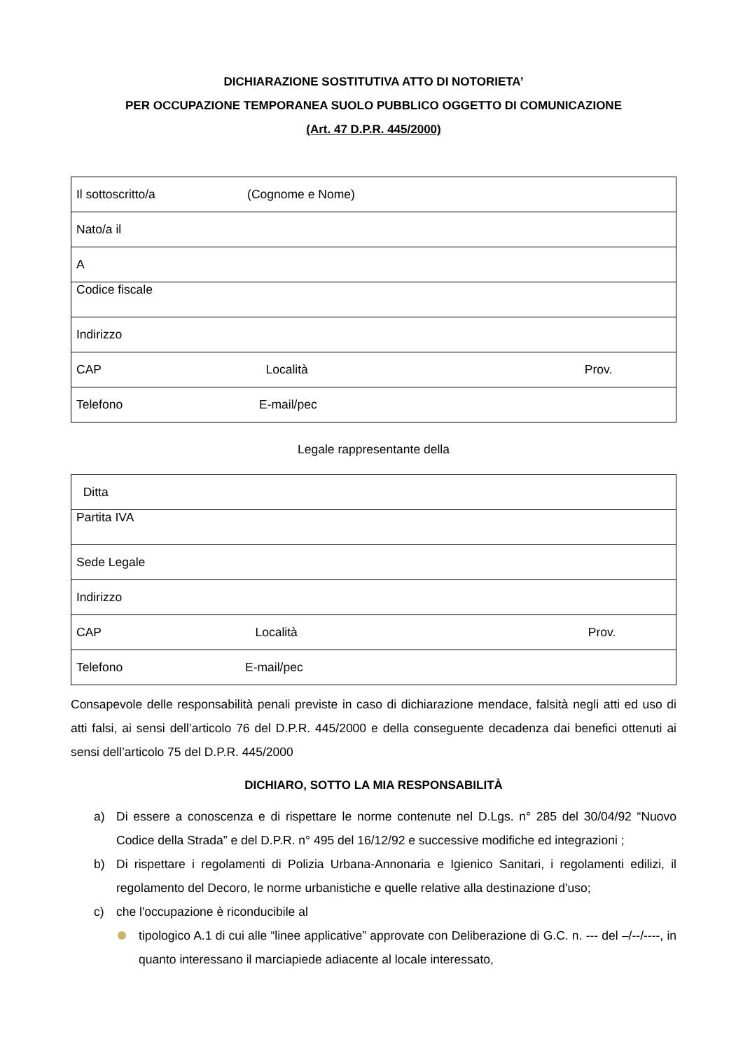DICHIARAZIONE SOSTITUTIVA ATTO DI NOTORIETA’
PER OCCUPAZIONE TEMPORANEA SUOLO PUBBLICO OGGETTO DI COMUNICAZIONE
(Art. 47 D.P.R. 445/2000)
| Il sottoscritto/a (Cognome e Nome) |
| Nato/a il |
| A |
| Codice fiscale |
| Indirizzo |
| CAP Località Prov. |
| Telefono E-mail/pec |
Legale rappresentante della
| Ditta |
| Partita IVA |
| Sede Legale |
| Indirizzo |
| CAP Località Prov. |
| Telefono E-mail/pec |
Consapevole delle responsabilità penali previste in caso di dichiarazione mendace, falsità negli atti ed uso di atti falsi, ai sensi dell’articolo 76 del D.P.R. 445/2000 e della conseguente decadenza dai benefici ottenuti ai sensi dell’articolo 75 del D.P.R. 445/2000
DICHIARO, SOTTO LA MIA RESPONSABILITÀ
a) Di essere a conoscenza e di rispettare le norme contenute nel D.Lgs. n° 285 del 30/04/92 “Nuovo Codice della Strada” e del D.P.R. n° 495 del 16/12/92 e successive modifiche ed integrazioni ;
b) Di rispettare i regolamenti di Polizia Urbana-Annonaria e Igienico Sanitari, i regolamenti edilizi, il regolamento del Decoro, le norme urbanistiche e quelle relative alla destinazione d'uso;
c) che l'occupazione è riconducibile al
tipologico A.1 di cui alle “linee applicative” approvate con Deliberazione di G.C. n. --- del –/--/----, in quanto interessano il marciapiede adiacente al locale interessato,